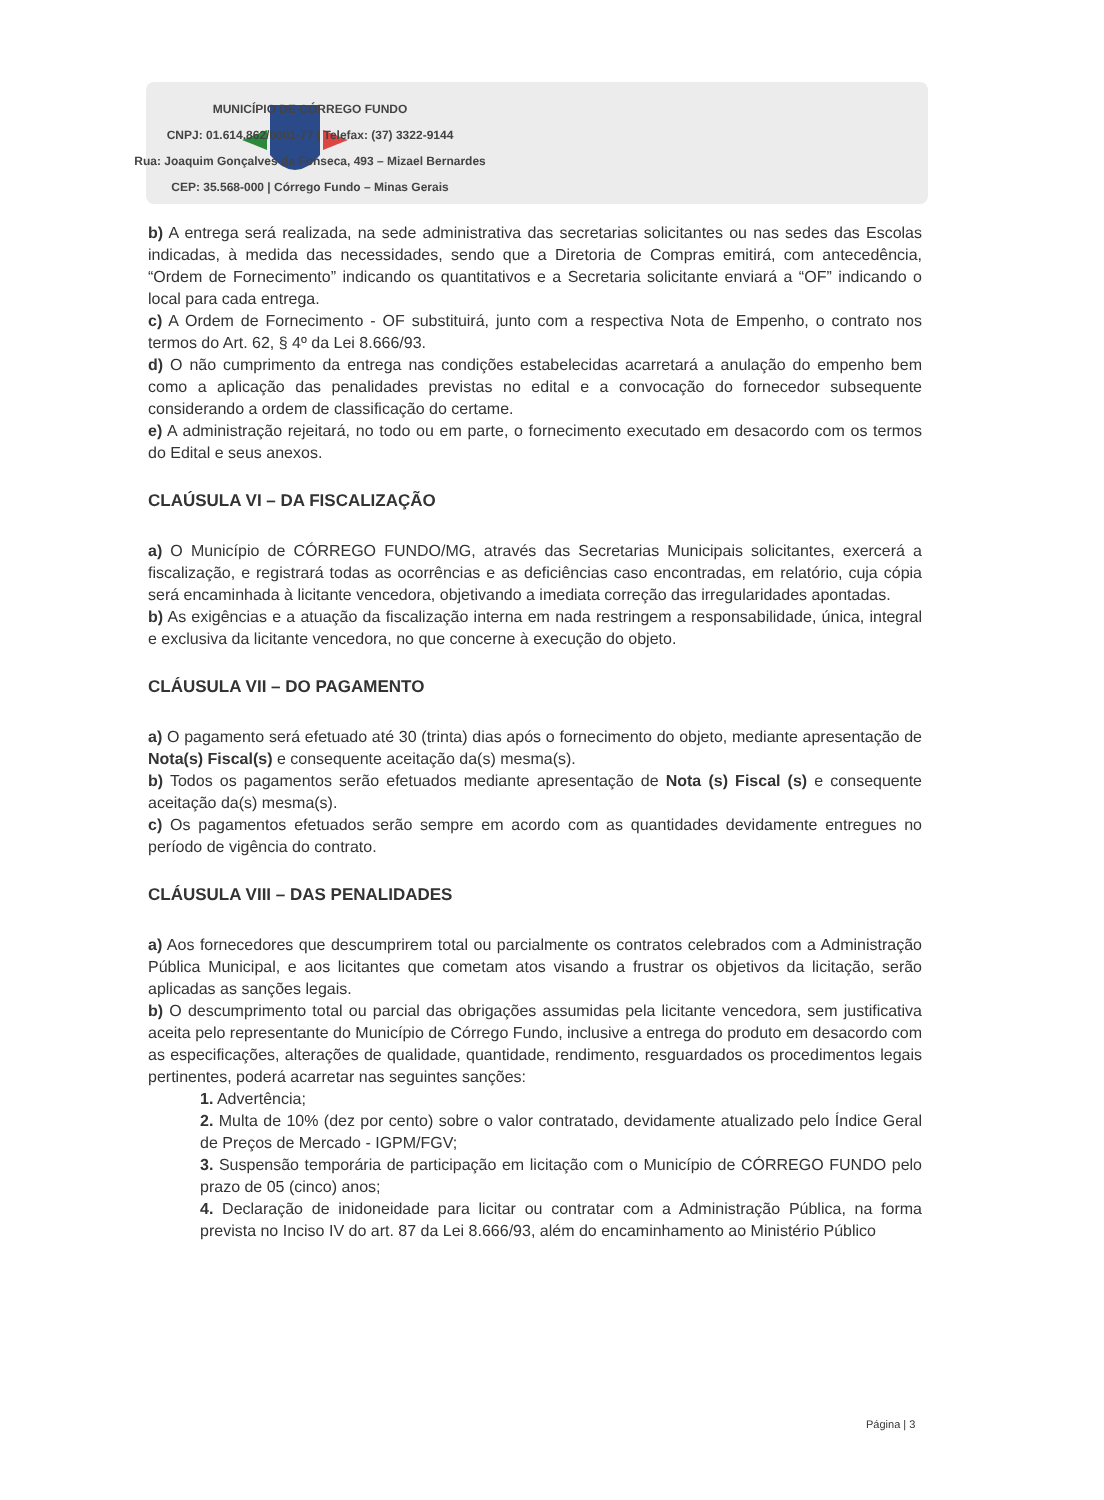MUNICÍPIO DE CÓRREGO FUNDO
CNPJ: 01.614.862/0001-77 | Telefax: (37) 3322-9144
Rua: Joaquim Gonçalves da Fonseca, 493 – Mizael Bernardes
CEP: 35.568-000 | Córrego Fundo – Minas Gerais
b) A entrega será realizada, na sede administrativa das secretarias solicitantes ou nas sedes das Escolas indicadas, à medida das necessidades, sendo que a Diretoria de Compras emitirá, com antecedência, “Ordem de Fornecimento” indicando os quantitativos e a Secretaria solicitante enviará a “OF” indicando o local para cada entrega.
c) A Ordem de Fornecimento - OF substituirá, junto com a respectiva Nota de Empenho, o contrato nos termos do Art. 62, § 4º da Lei 8.666/93.
d) O não cumprimento da entrega nas condições estabelecidas acarretará a anulação do empenho bem como a aplicação das penalidades previstas no edital e a convocação do fornecedor subsequente considerando a ordem de classificação do certame.
e) A administração rejeitará, no todo ou em parte, o fornecimento executado em desacordo com os termos do Edital e seus anexos.
CLAÚSULA VI – DA FISCALIZAÇÃO
a) O Município de CÓRREGO FUNDO/MG, através das Secretarias Municipais solicitantes, exercerá a fiscalização, e registrará todas as ocorrências e as deficiências caso encontradas, em relatório, cuja cópia será encaminhada à licitante vencedora, objetivando a imediata correção das irregularidades apontadas.
b) As exigências e a atuação da fiscalização interna em nada restringem a responsabilidade, única, integral e exclusiva da licitante vencedora, no que concerne à execução do objeto.
CLÁUSULA VII – DO PAGAMENTO
a) O pagamento será efetuado até 30 (trinta) dias após o fornecimento do objeto, mediante apresentação de Nota(s) Fiscal(s) e consequente aceitação da(s) mesma(s).
b) Todos os pagamentos serão efetuados mediante apresentação de Nota (s) Fiscal (s) e consequente aceitação da(s) mesma(s).
c) Os pagamentos efetuados serão sempre em acordo com as quantidades devidamente entregues no período de vigência do contrato.
CLÁUSULA VIII – DAS PENALIDADES
a) Aos fornecedores que descumprirem total ou parcialmente os contratos celebrados com a Administração Pública Municipal, e aos licitantes que cometam atos visando a frustrar os objetivos da licitação, serão aplicadas as sanções legais.
b) O descumprimento total ou parcial das obrigações assumidas pela licitante vencedora, sem justificativa aceita pelo representante do Município de Córrego Fundo, inclusive a entrega do produto em desacordo com as especificações, alterações de qualidade, quantidade, rendimento, resguardados os procedimentos legais pertinentes, poderá acarretar nas seguintes sanções:
1. Advertência;
2. Multa de 10% (dez por cento) sobre o valor contratado, devidamente atualizado pelo Índice Geral de Preços de Mercado - IGPM/FGV;
3. Suspensão temporária de participação em licitação com o Município de CÓRREGO FUNDO pelo prazo de 05 (cinco) anos;
4. Declaração de inidoneidade para licitar ou contratar com a Administração Pública, na forma prevista no Inciso IV do art. 87 da Lei 8.666/93, além do encaminhamento ao Ministério Público
Página | 3